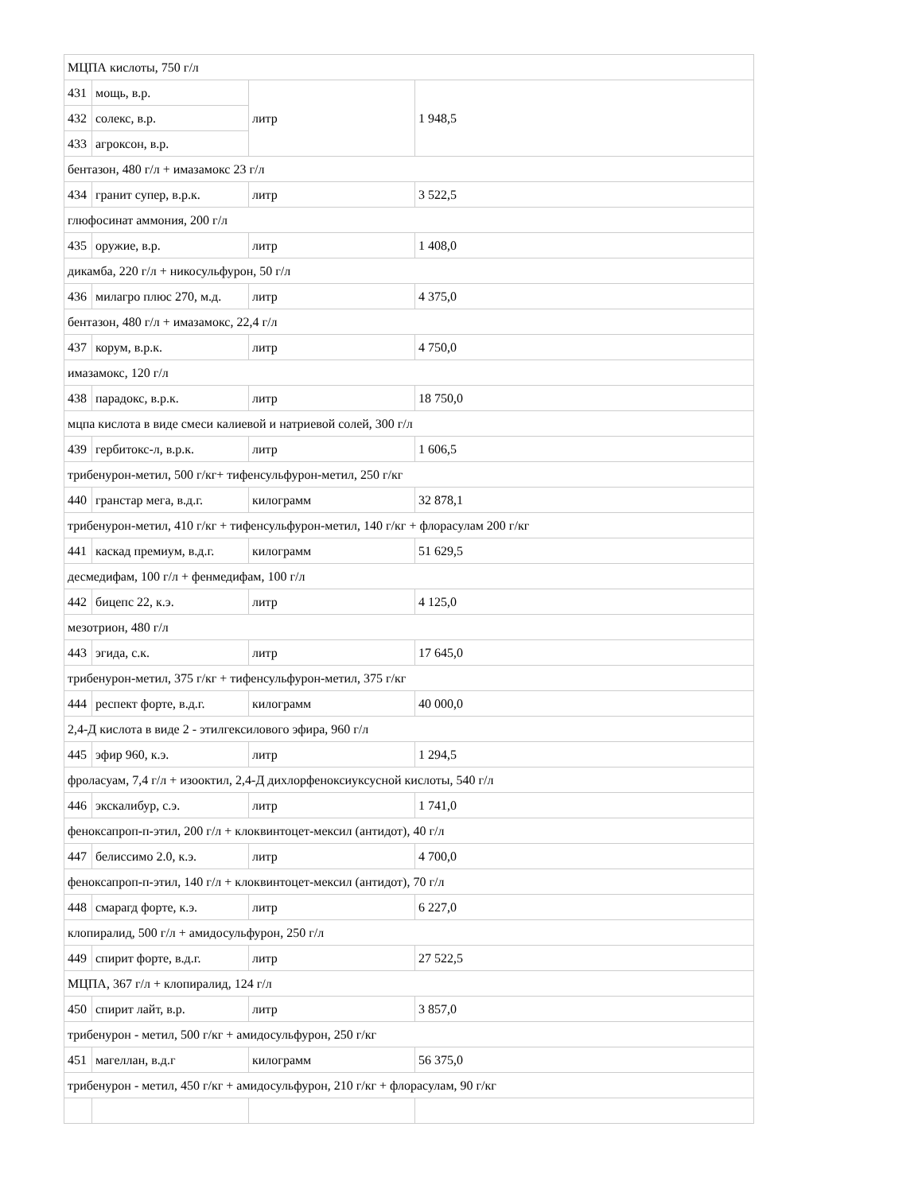| МЦПА кислоты, 750 г/л | | | |
| 431 | мощь, в.р. | литр | 1 948,5 |
| 432 | солекс, в.р. | | |
| 433 | агроксон, в.р. | | |
| бентазон, 480 г/л + имазамокс 23 г/л | | | |
| 434 | гранит супер, в.р.к. | литр | 3 522,5 |
| глюфосинат аммония, 200 г/л | | | |
| 435 | оружие, в.р. | литр | 1 408,0 |
| дикамба, 220 г/л + никосульфурон, 50 г/л | | | |
| 436 | милагро плюс 270, м.д. | литр | 4 375,0 |
| бентазон, 480 г/л + имазамокс, 22,4 г/л | | | |
| 437 | корум, в.р.к. | литр | 4 750,0 |
| имазамокс, 120 г/л | | | |
| 438 | парадокс, в.р.к. | литр | 18 750,0 |
| мцпа кислота в виде смеси калиевой и натриевой солей, 300 г/л | | | |
| 439 | гербитокс-л, в.р.к. | литр | 1 606,5 |
| трибенурон-метил, 500 г/кг+ тифенсульфурон-метил, 250 г/кг | | | |
| 440 | гранстар мега, в.д.г. | килограмм | 32 878,1 |
| трибенурон-метил, 410 г/кг + тифенсульфурон-метил, 140 г/кг + флорасулам 200 г/кг | | | |
| 441 | каскад премиум, в.д.г. | килограмм | 51 629,5 |
| десмедифам, 100 г/л + фенмедифам, 100 г/л | | | |
| 442 | бицепс 22, к.э. | литр | 4 125,0 |
| мезотрион, 480 г/л | | | |
| 443 | эгида, с.к. | литр | 17 645,0 |
| трибенурон-метил, 375 г/кг + тифенсульфурон-метил, 375 г/кг | | | |
| 444 | респект форте, в.д.г. | килограмм | 40 000,0 |
| 2,4-Д кислота в виде 2 - этилгексилового эфира, 960 г/л | | | |
| 445 | эфир 960, к.э. | литр | 1 294,5 |
| фроласуам, 7,4 г/л + изооктил, 2,4-Д дихлорфеноксиуксусной кислоты, 540 г/л | | | |
| 446 | экскалибур, с.э. | литр | 1 741,0 |
| феноксапроп-п-этил, 200 г/л + клоквинтоцет-мексил (антидот), 40 г/л | | | |
| 447 | белиссимо 2.0, к.э. | литр | 4 700,0 |
| феноксапроп-п-этил, 140 г/л + клоквинтоцет-мексил (антидот), 70 г/л | | | |
| 448 | смарагд форте, к.э. | литр | 6 227,0 |
| клопиралид, 500 г/л + амидосульфурон, 250 г/л | | | |
| 449 | спирит форте, в.д.г. | литр | 27 522,5 |
| МЦПА, 367 г/л + клопиралид, 124 г/л | | | |
| 450 | спирит лайт, в.р. | литр | 3 857,0 |
| трибенурон - метил, 500 г/кг + амидосульфурон, 250 г/кг | | | |
| 451 | магеллан, в.д.г | килограмм | 56 375,0 |
| трибенурон - метил, 450 г/кг + амидосульфурон, 210 г/кг + флорасулам, 90 г/кг | | | |